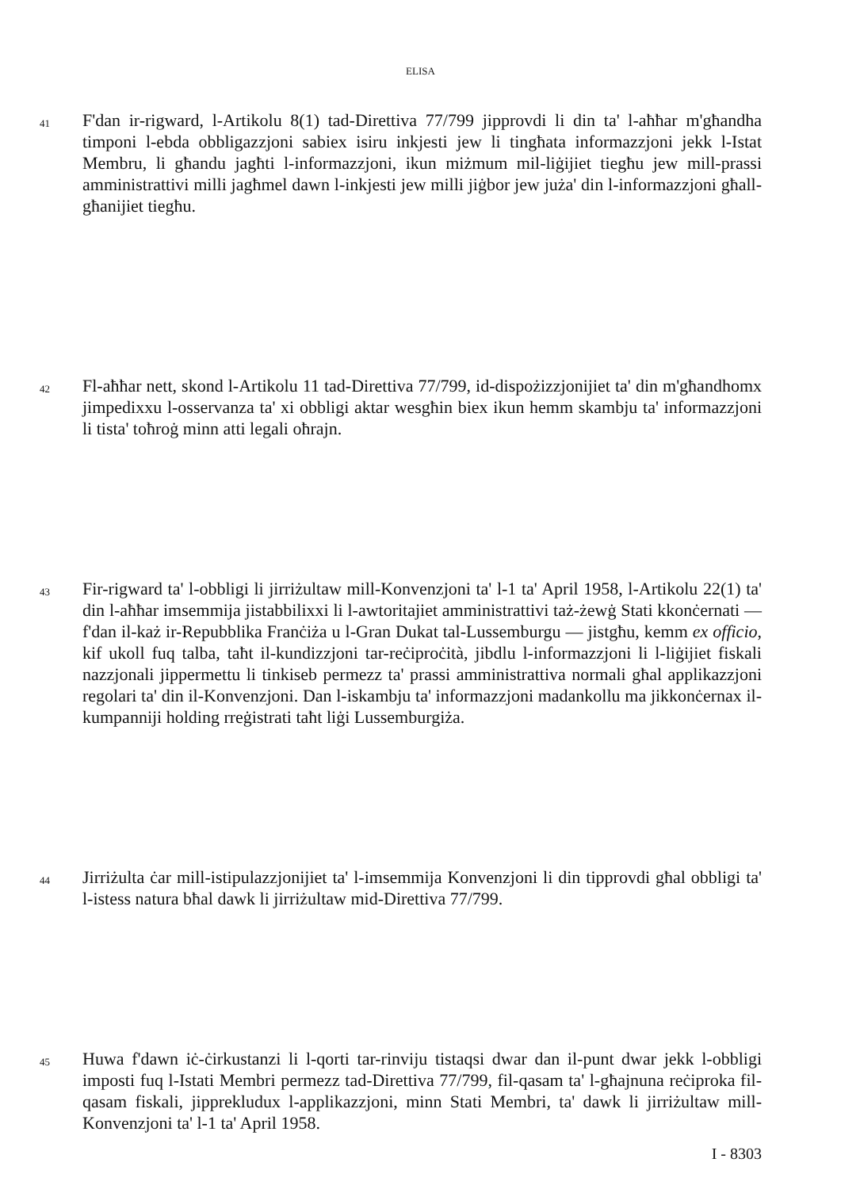ELISA
41
F'dan ir-rigward, l-Artikolu 8(1) tad-Direttiva 77/799 jipprovdi li din ta' l-aħħar m'għandha timponi l-ebda obbligazzjoni sabiex isiru inkjesti jew li tingħata informazzjoni jekk l-Istat Membru, li għandu jagħti l-informazzjoni, ikun miżmum mil-liġijiet tiegħu jew mill-prassi amministrattivi milli jagħmel dawn l-inkjesti jew milli jiġbor jew juża' din l-informazzjoni għall-għanijiet tiegħu.
42
Fl-aħħar nett, skond l-Artikolu 11 tad-Direttiva 77/799, id-dispożizzjonijiet ta' din m'għandhomx jimpedixxu l-osservanza ta' xi obbligi aktar wesgħin biex ikun hemm skambju ta' informazzjoni li tista' toħroġ minn atti legali oħrajn.
43
Fir-rigward ta' l-obbligi li jirriżultaw mill-Konvenzjoni ta' l-1 ta' April 1958, l-Artikolu 22(1) ta' din l-aħħar imsemmija jistabbilixxi li l-awtoritajiet amministrattivi taż-żewġ Stati kkonċernati — f'dan il-każ ir-Repubblika Franċiża u l-Gran Dukat tal-Lussemburgu — jistgħu, kemm ex officio, kif ukoll fuq talba, taħt il-kundizzjoni tar-reċiproċità, jibdlu l-informazzjoni li l-liġijiet fiskali nazzjonali jippermettu li tinkiseb permezz ta' prassi amministrattiva normali għal applikazzjoni regolari ta' din il-Konvenzjoni. Dan l-iskambju ta' informazzjoni madankollu ma jikkonċernax il-kumpanniji holding rreġistrati taħt liġi Lussemburgiża.
44
Jirriżulta ċar mill-istipulazzjonijiet ta' l-imsemmija Konvenzjoni li din tipprovdi għal obbligi ta' l-istess natura bħal dawk li jirriżultaw mid-Direttiva 77/799.
45
Huwa f'dawn iċ-ċirkustanzi li l-qorti tar-rinviju tistaqsi dwar dan il-punt dwar jekk l-obbligi imposti fuq l-Istati Membri permezz tad-Direttiva 77/799, fil-qasam ta' l-għajnuna reċiproka fil-qasam fiskali, jipprekludux l-applikazzjoni, minn Stati Membri, ta' dawk li jirriżultaw mill-Konvenzjoni ta' l-1 ta' April 1958.
I - 8303